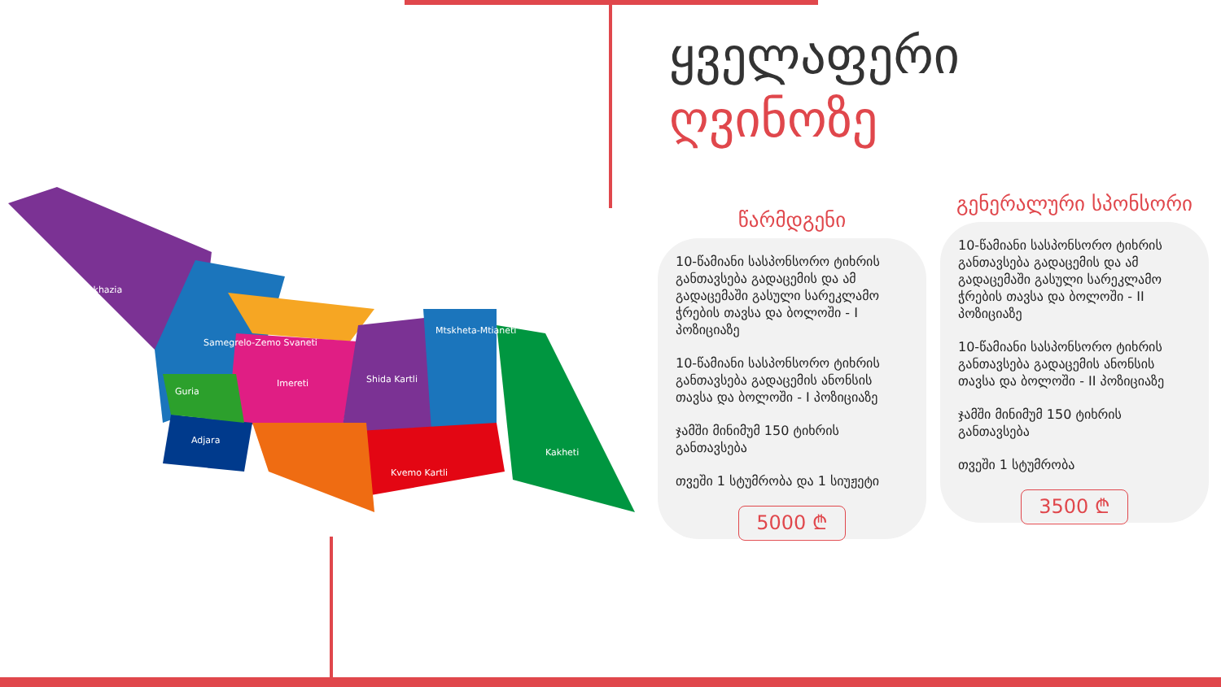Abkhazia
Samegrelo-Zemo Svaneti
Imereti
Shida Kartli
Mtskheta-Mtianeti
Kakheti
Kvemo Kartli
Adjara
Guria
ყველაფერი
ღვინოზე
წარმდგენი
10-წამიანი სასპონსორო ტიხრის განთავსება გადაცემის და ამ გადაცემაში გასული სარეკლამო ჭრების თავსა და ბოლოში - I პოზიციაზე
10-წამიანი სასპონსორო ტიხრის განთავსება გადაცემის ანონსის თავსა და ბოლოში - I პოზიციაზე
ჯამში მინიმუმ 150 ტიხრის განთავსება
თვეში 1 სტუმრობა და 1 სიუჟეტი
5000 ₾
გენერალური სპონსორი
10-წამიანი სასპონსორო ტიხრის განთავსება გადაცემის და ამ გადაცემაში გასული სარეკლამო ჭრების თავსა და ბოლოში - II პოზიციაზე
10-წამიანი სასპონსორო ტიხრის განთავსება გადაცემის ანონსის თავსა და ბოლოში - II პოზიციაზე
ჯამში მინიმუმ 150 ტიხრის განთავსება
თვეში 1 სტუმრობა
3500 ₾